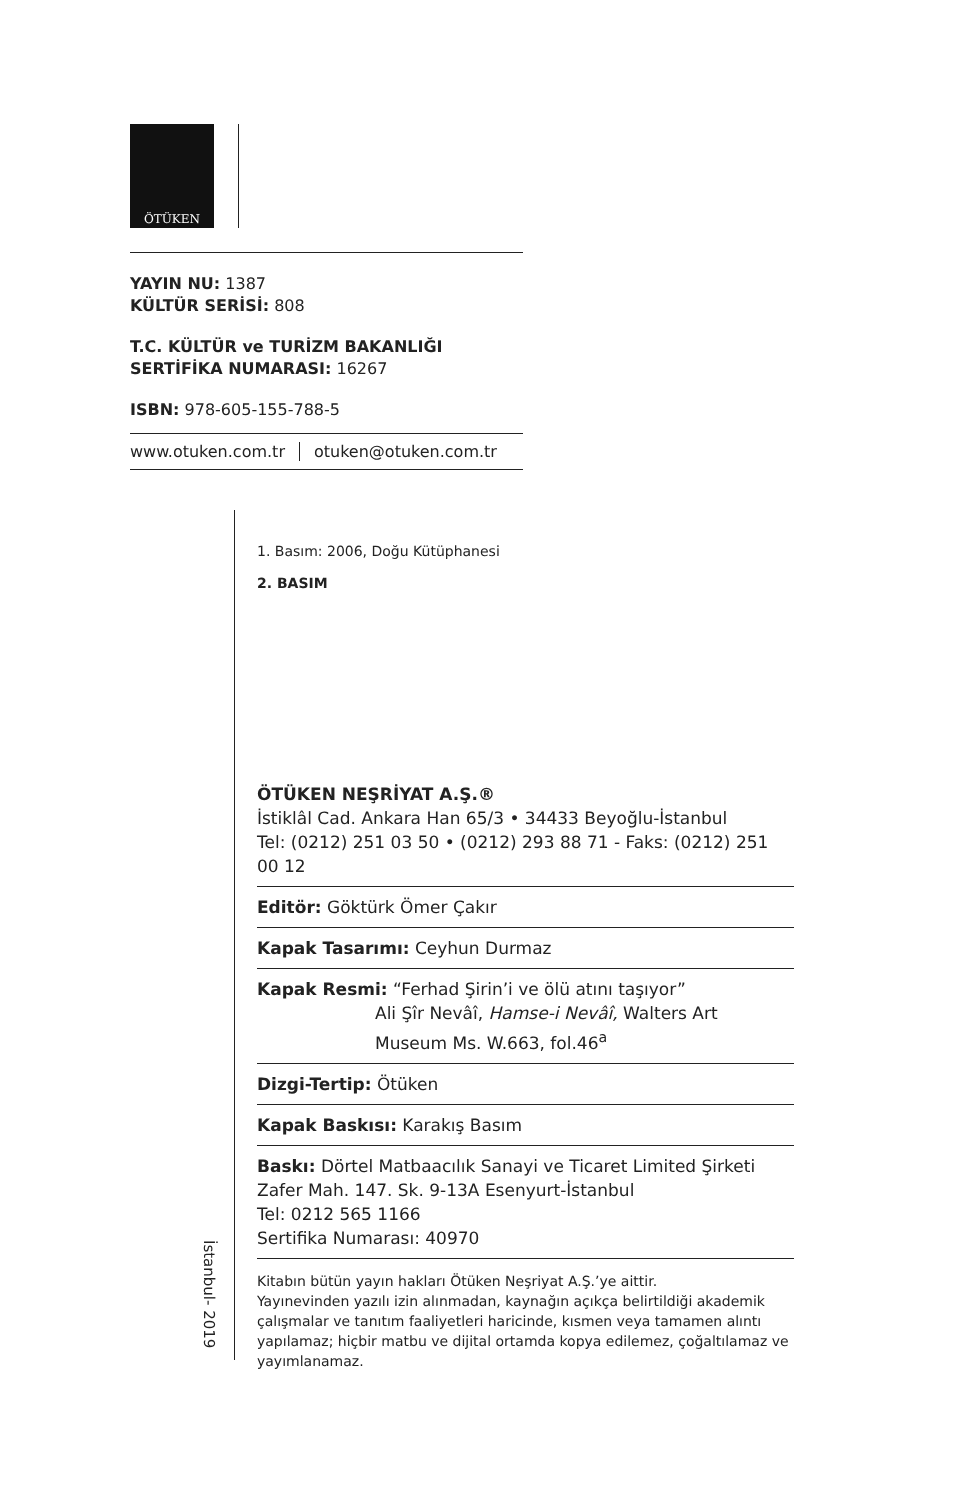ÖTÜKEN
YAYIN NU: 1387
KÜLTÜR SERİSİ: 808
T.C. KÜLTÜR ve TURİZM BAKANLIĞI
SERTİFİKA NUMARASI: 16267
ISBN: 978-605-155-788-5
www.otuken.com.tr otuken@otuken.com.tr
1. Basım: 2006, Doğu Kütüphanesi
2. BASIM
ÖTÜKEN NEŞRİYAT A.Ş.®
İstiklâl Cad. Ankara Han 65/3 • 34433 Beyoğlu-İstanbul
Tel: (0212) 251 03 50 • (0212) 293 88 71 - Faks: (0212) 251 00 12
Editör: Göktürk Ömer Çakır
Kapak Tasarımı: Ceyhun Durmaz
Kapak Resmi: “Ferhad Şirin’i ve ölü atını taşıyor”
Ali Şîr Nevâî, Hamse-i Nevâî, Walters Art
Museum Ms. W.663, fol.46<sup>a</sup>
Dizgi-Tertip: Ötüken
Kapak Baskısı: Karakış Basım
Baskı: Dörtel Matbaacılık Sanayi ve Ticaret Limited Şirketi
Zafer Mah. 147. Sk. 9-13A Esenyurt-İstanbul
Tel: 0212 565 1166
Sertifika Numarası: 40970
Kitabın bütün yayın hakları Ötüken Neşriyat A.Ş.’ye aittir.
Yayınevinden yazılı izin alınmadan, kaynağın açıkça belirtildiği akademik çalışmalar ve tanıtım faaliyetleri haricinde, kısmen veya tamamen alıntı yapılamaz; hiçbir matbu ve dijital ortamda kopya edilemez, çoğaltılamaz ve yayımlanamaz.
İstanbul- 2019